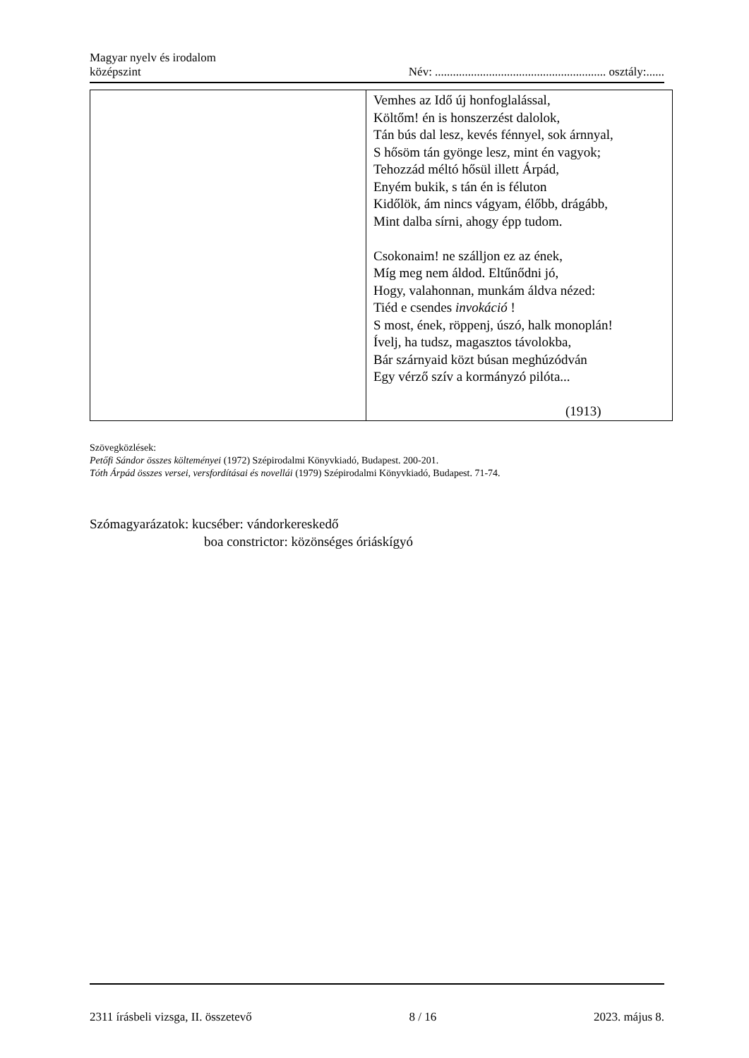Magyar nyelv és irodalom
középszint
Név: ......................................................... osztály:......
| | Vemhes az Idő új honfoglalással, Költőm! én is honszerzést dalolok, Tán bús dal lesz, kevés fénnyel, sok árnnyal, S hősöm tán gyönge lesz, mint én vagyok; Tehozzád méltó hősül illett Árpád, Enyém bukik, s tán én is féluton Kidőlök, ám nincs vágyam, élőbb, drágább, Mint dalba sírni, ahogy épp tudom. Csokonaim! ne szálljon ez az ének, Míg meg nem áldod. Eltűnődni jó, Hogy, valahonnan, munkám áldva nézed: Tiéd e csendes invokáció ! S most, ének, röppenj, úszó, halk monoplán! Ívelj, ha tudsz, magasztos távolokba, Bár szárnyaid közt búsan meghúzódván Egy vérző szív a kormányzó pilóta... (1913) |
Szövegközlések:
Petőfi Sándor összes költeményei (1972) Szépirodalmi Könyvkiadó, Budapest. 200-201.
Tóth Árpád összes versei, versfordításai és novellái (1979) Szépirodalmi Könyvkiadó, Budapest. 71-74.
Szómagyarázatok: kucséber: vándorkereskedő
boa constrictor: közönséges óriáskígyó
2311 írásbeli vizsga, II. összetevő 8 / 16 2023. május 8.